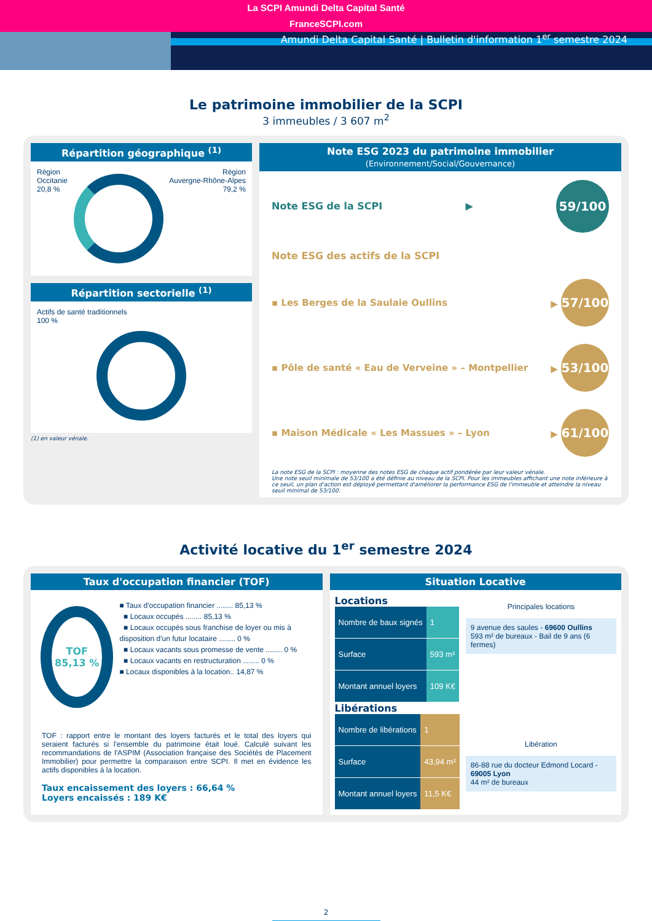La SCPI Amundi Delta Capital Santé
FranceSCPI.com
Amundi Delta Capital Santé | Bulletin d'information 1<sup>er</sup> semestre 2024
Le patrimoine immobilier de la SCPI
3 immeubles / 3 607 m<sup>2</sup>
Répartition géographique <sup>(1)</sup>
Région
Occitanie
20,8 %
Région
Auvergne-Rhône-Alpes
79,2 %
Répartition sectorielle <sup>(1)</sup>
Actifs de santé traditionnels
100 %
(1) en valeur vénale.
Note ESG 2023 du patrimoine immobilier (Environnement/Social/Gouvernance)
Note ESG de la SCPI ▶ 59/100
Note ESG des actifs de la SCPI
▪ Les Berges de la Saulaie Oullins ▶ 57/100
▪ Pôle de santé « Eau de Verveine » – Montpellier ▶ 53/100
▪ Maison Médicale « Les Massues » – Lyon ▶ 61/100
La note ESG de la SCPI : moyenne des notes ESG de chaque actif pondérée par leur valeur vénale.
Une note seuil minimale de 53/100 a été définie au niveau de la SCPI. Pour les immeubles affichant une note inférieure à ce seuil, un plan d'action est déployé permettant d'améliorer la performance ESG de l'immeuble et atteindre la niveau seuil minimal de 53/100.
Activité locative du 1<sup>er</sup> semestre 2024
Taux d'occupation financier (TOF)
TOF
85,13 %
■ Taux d'occupation financier ........ 85,13 %
■ Locaux occupés ........ 85,13 %
■ Locaux occupés sous franchise de loyer ou mis à disposition d'un futur locataire ........ 0 %
■ Locaux vacants sous promesse de vente ........ 0 %
■ Locaux vacants en restructuration ........ 0 %
■ Locaux disponibles à la location.. 14,87 %
TOF : rapport entre le montant des loyers facturés et le total des loyers qui seraient facturés si l'ensemble du patrimoine était loué. Calculé suivant les recommandations de l'ASPIM (Association française des Sociétés de Placement Immobilier) pour permettre la comparaison entre SCPI. Il met en évidence les actifs disponibles à la location.
Taux encaissement des loyers : 66,64 %
Loyers encaissés : 189 K€
Situation Locative
Locations
| Nombre de baux signés | 1 |
| Surface | 593 m² |
| Montant annuel loyers | 109 K€ |
Libérations
| Nombre de libérations | 1 |
| Surface | 43,94 m² |
| Montant annuel loyers | 11,5 K€ |
Principales locations
9 avenue des saules - 69600 Oullins
593 m² de bureaux - Bail de 9 ans (6 fermes)
Libération
86-88 rue du docteur Edmond Locard - 69005 Lyon
44 m² de bureaux
2